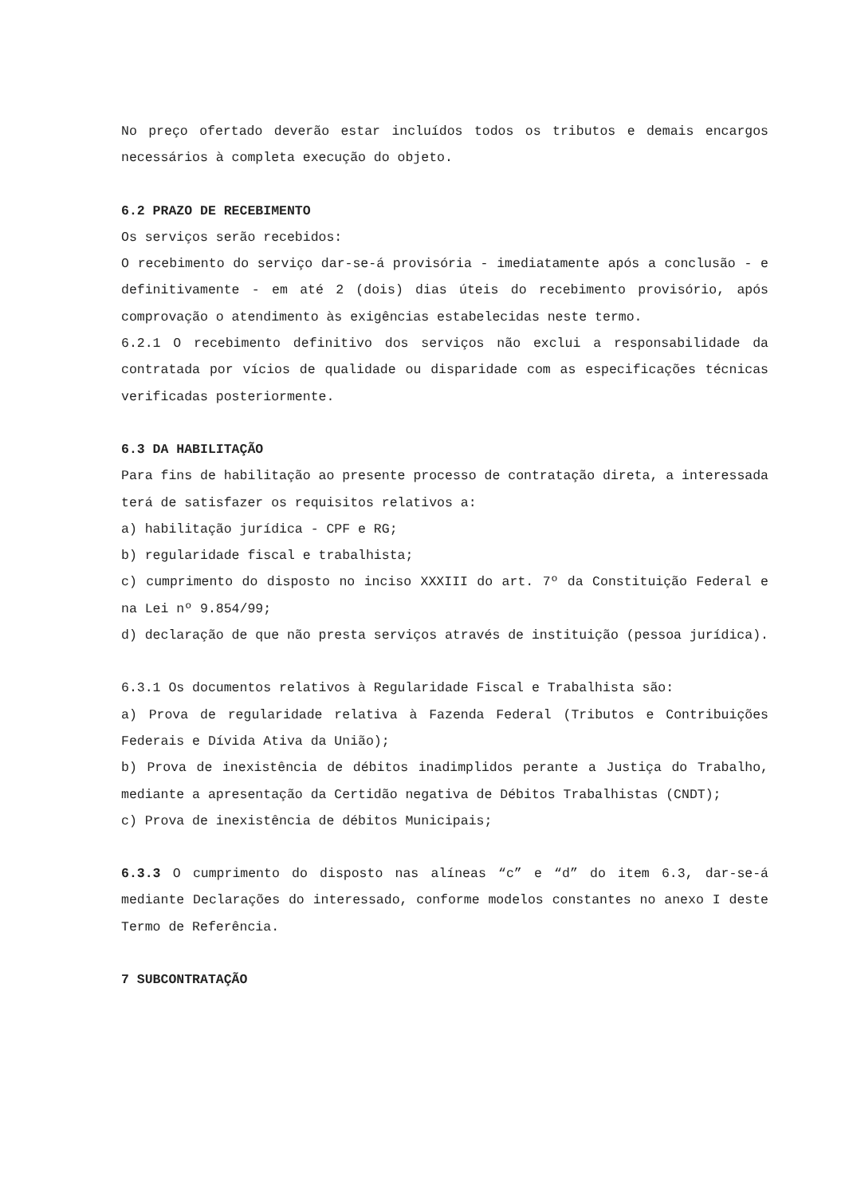No preço ofertado deverão estar incluídos todos os tributos e demais encargos necessários à completa execução do objeto.
6.2 PRAZO DE RECEBIMENTO
Os serviços serão recebidos:
O recebimento do serviço dar-se-á provisória - imediatamente após a conclusão - e definitivamente - em até 2 (dois) dias úteis do recebimento provisório, após comprovação o atendimento às exigências estabelecidas neste termo.
6.2.1 O recebimento definitivo dos serviços não exclui a responsabilidade da contratada por vícios de qualidade ou disparidade com as especificações técnicas verificadas posteriormente.
6.3 DA HABILITAÇÃO
Para fins de habilitação ao presente processo de contratação direta, a interessada terá de satisfazer os requisitos relativos a:
a) habilitação jurídica - CPF e RG;
b) regularidade fiscal e trabalhista;
c) cumprimento do disposto no inciso XXXIII do art. 7º da Constituição Federal e na Lei nº 9.854/99;
d) declaração de que não presta serviços através de instituição (pessoa jurídica).
6.3.1 Os documentos relativos à Regularidade Fiscal e Trabalhista são:
a) Prova de regularidade relativa à Fazenda Federal (Tributos e Contribuições Federais e Dívida Ativa da União);
b) Prova de inexistência de débitos inadimplidos perante a Justiça do Trabalho, mediante a apresentação da Certidão negativa de Débitos Trabalhistas (CNDT);
c) Prova de inexistência de débitos Municipais;
6.3.3 O cumprimento do disposto nas alíneas “c” e “d” do item 6.3, dar-se-á mediante Declarações do interessado, conforme modelos constantes no anexo I deste Termo de Referência.
7 SUBCONTRATAÇÃO